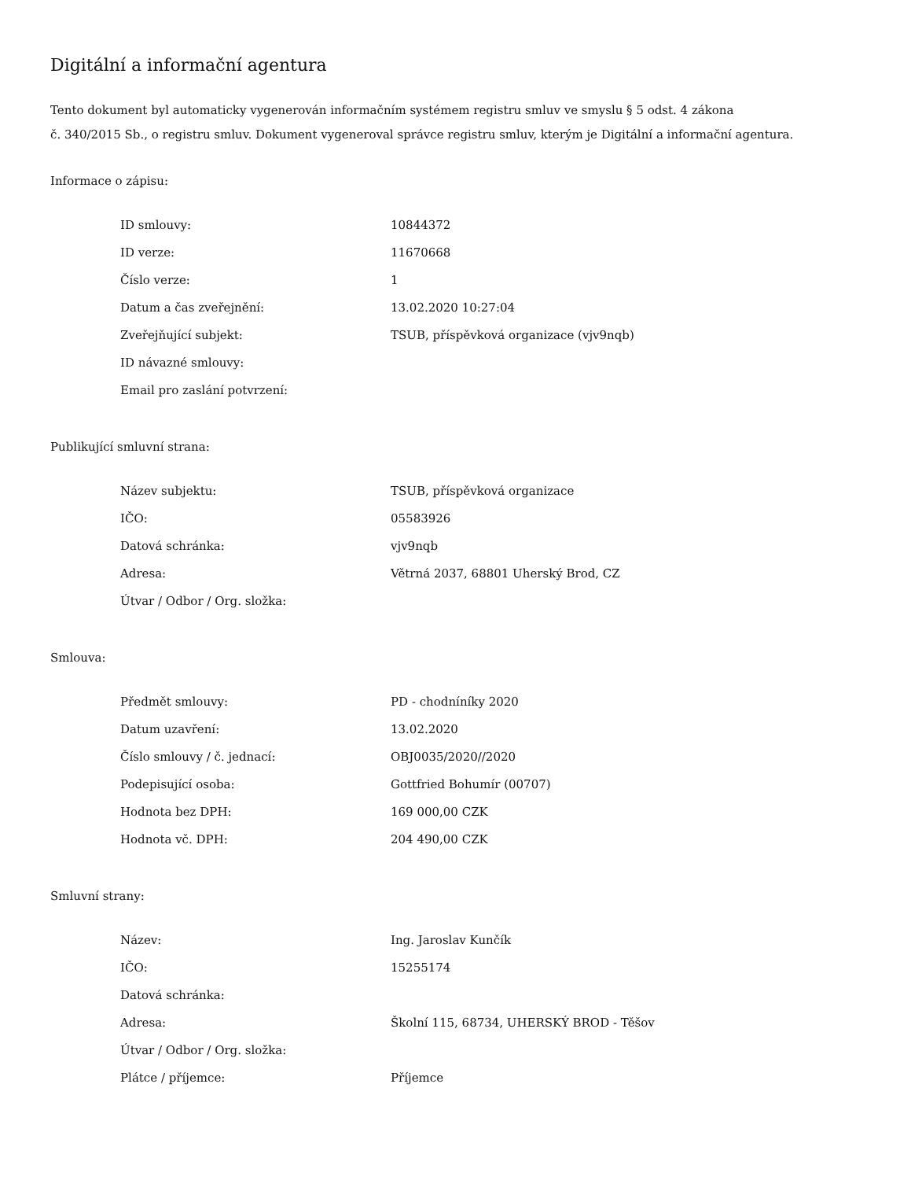Digitální a informační agentura
Tento dokument byl automaticky vygenerován informačním systémem registru smluv ve smyslu § 5 odst. 4 zákona
č. 340/2015 Sb., o registru smluv. Dokument vygeneroval správce registru smluv, kterým je Digitální a informační agentura.
Informace o zápisu:
| ID smlouvy: | 10844372 |
| ID verze: | 11670668 |
| Číslo verze: | 1 |
| Datum a čas zveřejnění: | 13.02.2020 10:27:04 |
| Zveřejňující subjekt: | TSUB, příspěvková organizace (vjv9nqb) |
| ID návazné smlouvy: | |
| Email pro zaslání potvrzení: | |
Publikující smluvní strana:
| Název subjektu: | TSUB, příspěvková organizace |
| IČO: | 05583926 |
| Datová schránka: | vjv9nqb |
| Adresa: | Větrná 2037, 68801 Uherský Brod, CZ |
| Útvar / Odbor / Org. složka: | |
Smlouva:
| Předmět smlouvy: | PD - chodníníky 2020 |
| Datum uzavření: | 13.02.2020 |
| Číslo smlouvy / č. jednací: | OBJ0035/2020//2020 |
| Podepisující osoba: | Gottfried Bohumír (00707) |
| Hodnota bez DPH: | 169 000,00 CZK |
| Hodnota vč. DPH: | 204 490,00 CZK |
Smluvní strany:
| Název: | Ing. Jaroslav Kunčík |
| IČO: | 15255174 |
| Datová schránka: | |
| Adresa: | Školní 115, 68734, UHERSKÝ BROD - Těšov |
| Útvar / Odbor / Org. složka: | |
| Plátce / příjemce: | Příjemce |